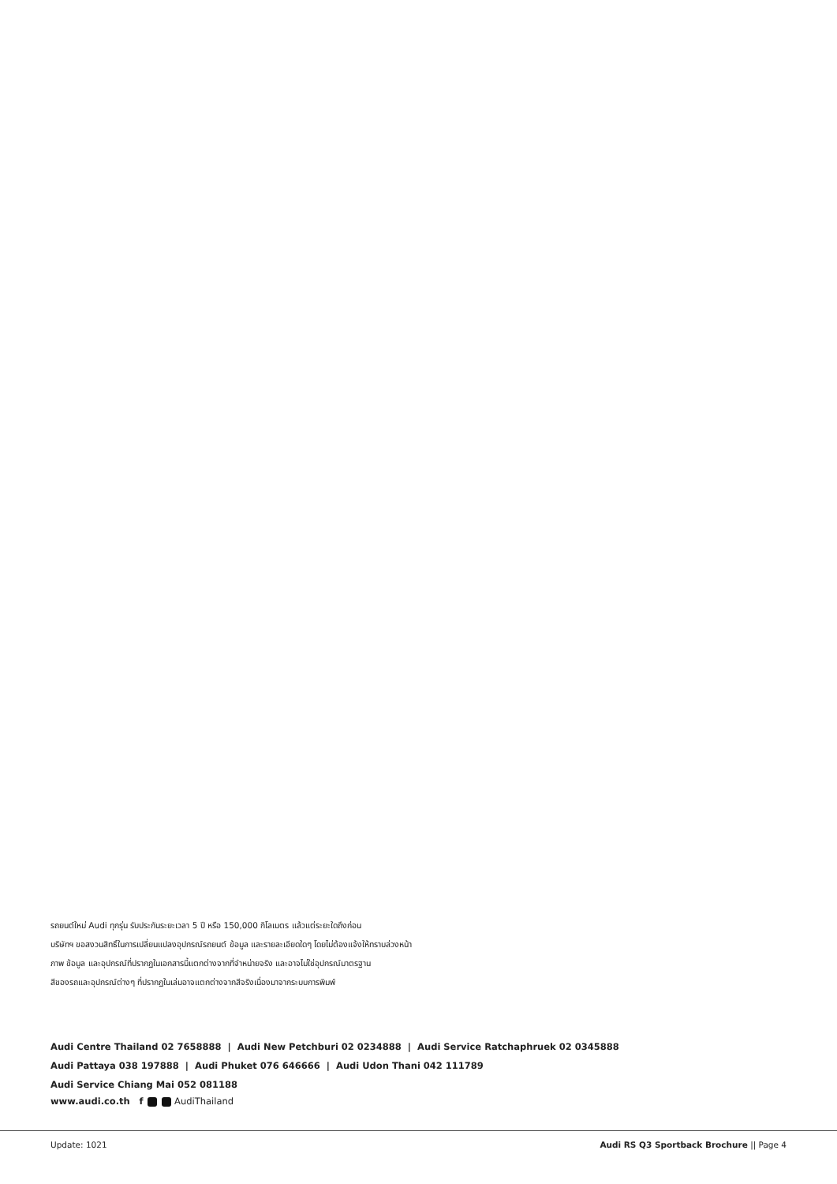รถยนต์ใหม่ Audi ทุกรุ่น รับประกันระยะเวลา 5 ปี หรือ 150,000 กิโลเมตร แล้วแต่ระยะใดถึงก่อน
บริษัทฯ ขอสงวนสิทธิ์ในการเปลี่ยนแปลงอุปกรณ์รถยนต์ ข้อมูล และรายละเอียดใดๆ โดยไม่ต้องแจ้งให้ทราบล่วงหน้า
ภาพ ข้อมูล และอุปกรณ์ที่ปรากฏในเอกสารนี้แตกต่างจากที่จำหน่ายจริง และอาจไม่ใช่อุปกรณ์มาตรฐาน
สีของรถและอุปกรณ์ต่างๆ ที่ปรากฏในเล่มอาจแตกต่างจากสีจริงเนื่องมาจากระบบการพิมพ์
Audi Centre Thailand 02 7658888 | Audi New Petchburi 02 0234888 | Audi Service Ratchaphruek 02 0345888
Audi Pattaya 038 197888 | Audi Phuket 076 646666 | Audi Udon Thani 042 111789
Audi Service Chiang Mai 052 081188
www.audi.co.th f AudiThailand
Update: 1021 Audi RS Q3 Sportback Brochure || Page 4